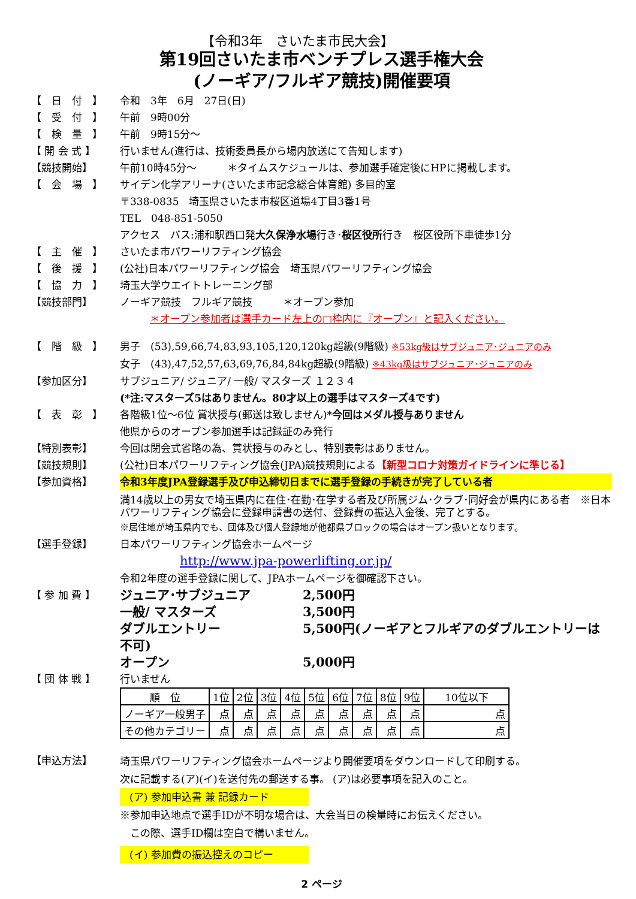【令和3年　さいたま市民大会】
第19回さいたま市ベンチプレス選手権大会
(ノーギア/フルギア競技)開催要項
【　日　付　】 令和　3年　6月　27日(日)
【　受　付　】 午前　9時00分
【　検　量　】 午前　9時15分～
【 開 会 式 】 行いません(進行は、技術委員長から場内放送にて告知します)
【競技開始】 午前10時45分～　　　＊タイムスケジュールは、参加選手確定後にHPに掲載します。
【　会　場　】 サイデン化学アリーナ(さいたま市記念総合体育館) 多目的室
〒338-0835　埼玉県さいたま市桜区道場4丁目3番1号
TEL　048-851-5050
アクセス　バス:浦和駅西口発大久保浄水場行き･桜区役所行き　桜区役所下車徒歩1分
【　主　催　】 さいたま市パワーリフティング協会
【　後　援　】 (公社)日本パワーリフティング協会　埼玉県パワーリフティング協会
【　協　力　】 埼玉大学ウエイトトレーニング部
【競技部門】 ノーギア競技　フルギア競技　　　＊オープン参加
＊オープン参加者は選手カード左上の□枠内に『オープン』と記入ください。
【　階　級　】 男子　(53),59,66,74,83,93,105,120,120kg超級(9階級) ※53kg級はサブジュニア･ジュニアのみ
女子　(43),47,52,57,63,69,76,84,84kg超級(9階級) ※43kg級はサブジュニア･ジュニアのみ
【参加区分】 サブジュニア/ ジュニア/ 一般/ マスターズ １２３４
(*注:マスターズ5はありません。80才以上の選手はマスターズ4です)
【　表　彰　】 各階級1位～6位 賞状授与(郵送は致しません)*今回はメダル授与ありません
他県からのオープン参加選手は記録証のみ発行
【特別表彰】 今回は閉会式省略の為、賞状授与のみとし、特別表彰はありません。
【競技規則】 (公社)日本パワーリフティング協会(JPA)競技規則による【新型コロナ対策ガイドラインに準じる】
【参加資格】 令和3年度JPA登録選手及び申込締切日までに選手登録の手続きが完了している者
満14歳以上の男女で埼玉県内に在住･在勤･在学する者及び所属ジム･クラブ･同好会が県内にある者　※日本パワーリフティング協会に登録申請書の送付、登録費の振込入金後、完了とする。
※居住地が埼玉県内でも、団体及び個人登録地が他都県ブロックの場合はオープン扱いとなります。
【選手登録】 日本パワーリフティング協会ホームページ
http://www.jpa-powerlifting.or.jp/
令和2年度の選手登録に関して、JPAホームページを御確認下さい。
【 参 加 費 】
ジュニア･サブジュニア 2,500円
一般/ マスターズ 3,500円
ダブルエントリー 5,500円(ノーギアとフルギアのダブルエントリーは不可)
オープン 5,000円
【 団 体 戦 】 行いません
| 順 位 | 1位 | 2位 | 3位 | 4位 | 5位 | 6位 | 7位 | 8位 | 9位 | 10位以下 |
| ノーギア一般男子 | 点 | 点 | 点 | 点 | 点 | 点 | 点 | 点 | 点 | 点 |
| その他カテゴリー | 点 | 点 | 点 | 点 | 点 | 点 | 点 | 点 | 点 | 点 |
【申込方法】
埼玉県パワーリフティング協会ホームページより開催要項をダウンロードして印刷する。
次に記載する(ア)(イ)を送付先の郵送する事。 (ア)は必要事項を記入のこと。
(ア) 参加申込書 兼 記録カード
※参加申込地点で選手IDが不明な場合は、大会当日の検量時にお伝えください。
　この際、選手ID欄は空白で構いません。
(イ) 参加費の振込控えのコピー
2 ページ